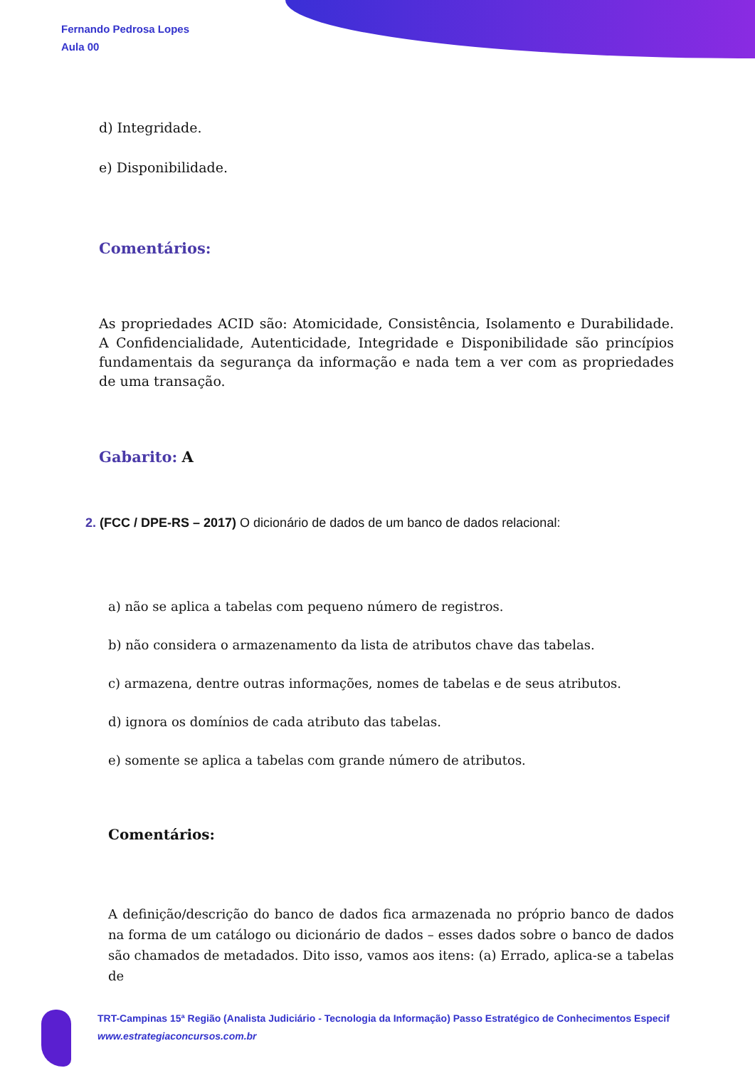Fernando Pedrosa Lopes
Aula 00
d) Integridade.
e) Disponibilidade.
Comentários:
As propriedades ACID são: Atomicidade, Consistência, Isolamento e Durabilidade. A Confidencialidade, Autenticidade, Integridade e Disponibilidade são princípios fundamentais da segurança da informação e nada tem a ver com as propriedades de uma transação.
Gabarito: A
2. (FCC / DPE-RS – 2017) O dicionário de dados de um banco de dados relacional:
a) não se aplica a tabelas com pequeno número de registros.
b) não considera o armazenamento da lista de atributos chave das tabelas.
c) armazena, dentre outras informações, nomes de tabelas e de seus atributos.
d) ignora os domínios de cada atributo das tabelas.
e) somente se aplica a tabelas com grande número de atributos.
Comentários:
A definição/descrição do banco de dados fica armazenada no próprio banco de dados na forma de um catálogo ou dicionário de dados – esses dados sobre o banco de dados são chamados de metadados. Dito isso, vamos aos itens: (a) Errado, aplica-se a tabelas de
TRT-Campinas 15ª Região (Analista Judiciário - Tecnologia da Informação) Passo Estratégico de Conhecimentos Especif
www.estrategiaconcursos.com.br